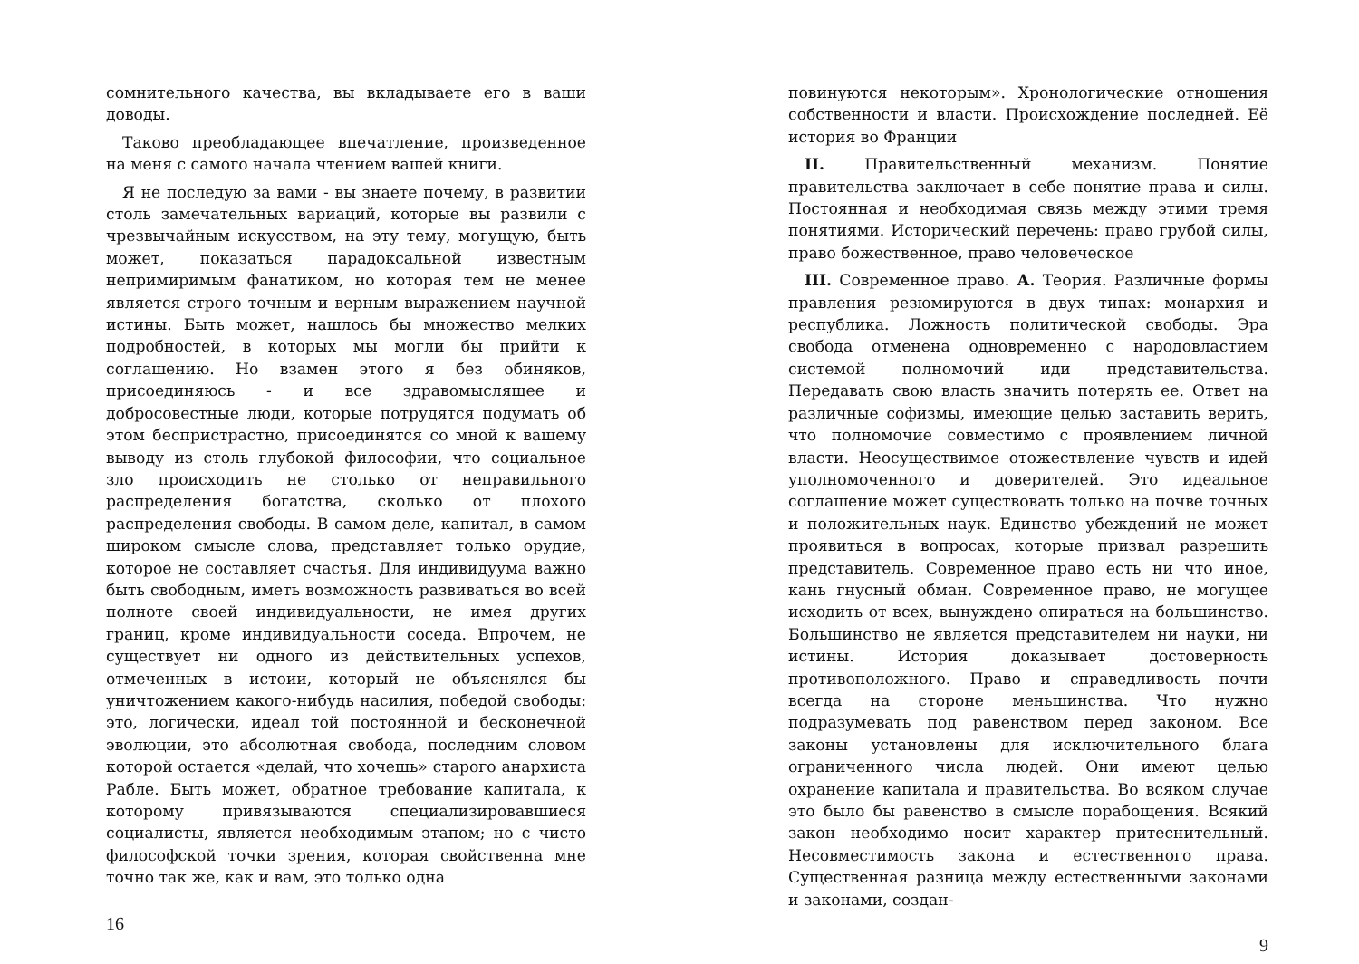сомнительного качества, вы вкладываете его в ваши доводы.
Таково преобладающее впечатление, произведенное на меня с самого начала чтением вашей книги.
Я не последую за вами - вы знаете почему, в развитии столь замечательных вариаций, которые вы развили с чрезвычайным искусством, на эту тему, могущую, быть может, показаться парадоксальной известным непримиримым фанатиком, но которая тем не менее является строго точным и верным выражением научной истины. Быть может, нашлось бы множество мелких подробностей, в которых мы могли бы прийти к соглашению. Но взамен этого я без обиняков, присоединяюсь - и все здравомыслящее и добросовестные люди, которые потрудятся подумать об этом беспристрастно, присоединятся со мной к вашему выводу из столь глубокой философии, что социальное зло происходить не столько от неправильного распределения богатства, сколько от плохого распределения свободы. В самом деле, капитал, в самом широком смысле слова, представляет только орудие, которое не составляет счастья. Для индивидуума важно быть свободным, иметь возможность развиваться во всей полноте своей индивидуальности, не имея других границ, кроме индивидуальности соседа. Впрочем, не существует ни одного из действительных успехов, отмеченных в истоии, который не объяснялся бы уничтожением какого-нибудь насилия, победой свободы: это, логически, идеал той постоянной и бесконечной эволюции, это абсолютная свобода, последним словом которой остается «делай, что хочешь» старого анархиста Рабле. Быть может, обратное требование капитала, к которому привязываются специализировавшиеся социалисты, является необходимым этапом; но с чисто философской точки зрения, которая свойственна мне точно так же, как и вам, это только одна
16
повинуются некоторым». Хронологические отношения собственности и власти. Происхождение последней. Её история во Франции
II. Правительственный механизм. Понятие правительства заключает в себе понятие права и силы. Постоянная и необходимая связь между этими тремя понятиями. Исторический перечень: право грубой силы, право божественное, право человеческое
III. Современное право. А. Теория. Различные формы правления резюмируются в двух типах: монархия и республика. Ложность политической свободы. Эра свобода отменена одновременно с народовластием системой полномочий иди представительства. Передавать свою власть значить потерять ее. Ответ на различные софизмы, имеющие целью заставить верить, что полномочие совместимо с проявлением личной власти. Неосуществимое отожествление чувств и идей уполномоченного и доверителей. Это идеальное соглашение может существовать только на почве точных и положительных наук. Единство убеждений не может проявиться в вопросах, которые призвал разрешить представитель. Современное право есть ни что иное, кань гнусный обман. Современное право, не могущее исходить от всех, вынуждено опираться на большинство. Большинство не является представителем ни науки, ни истины. История доказывает достоверность противоположного. Право и справедливость почти всегда на стороне меньшинства. Что нужно подразумевать под равенством перед законом. Все законы установлены для исключительного блага ограниченного числа людей. Они имеют целью охранение капитала и правительства. Во всяком случае это было бы равенство в смысле порабощения. Всякий закон необходимо носит характер притеснительный. Несовместимость закона и естественного права. Существенная разница между естественными законами и законами, создан-
9